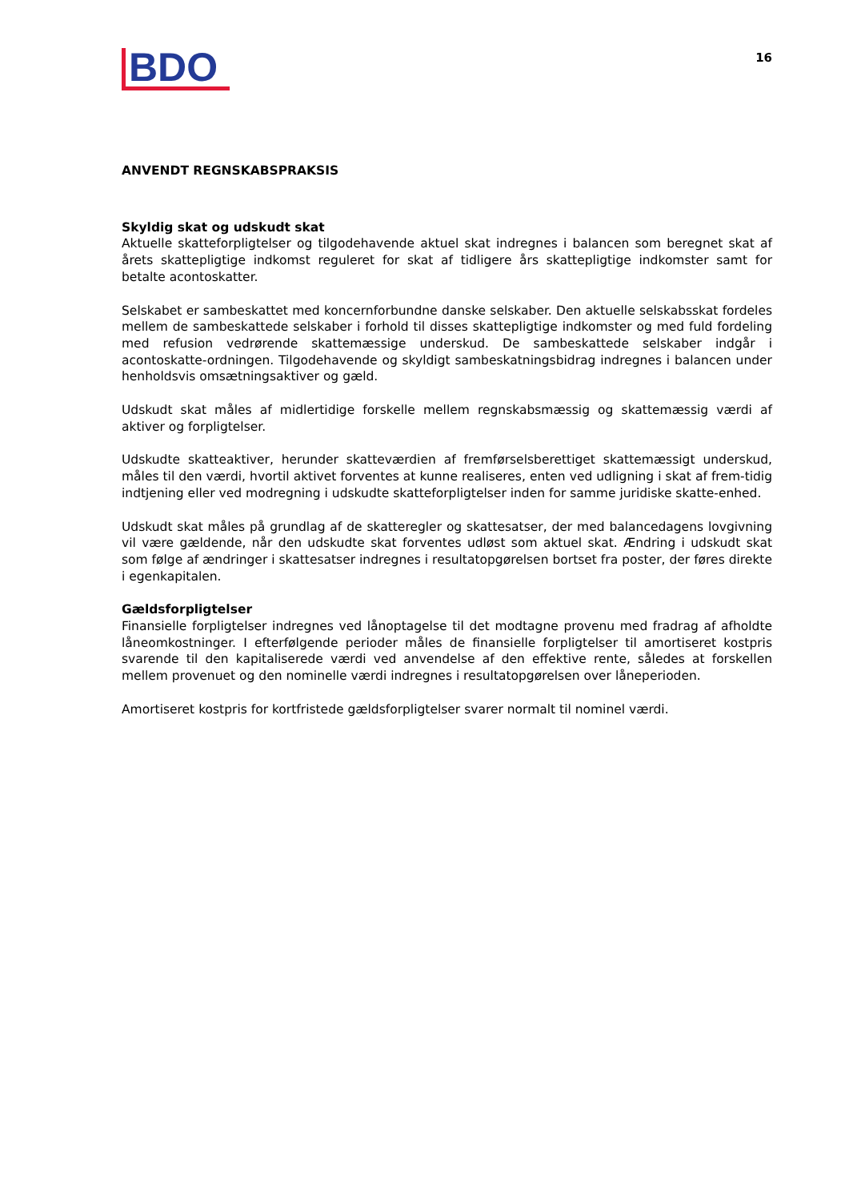BDO
16
ANVENDT REGNSKABSPRAKSIS
Skyldig skat og udskudt skat
Aktuelle skatteforpligtelser og tilgodehavende aktuel skat indregnes i balancen som beregnet skat af årets skattepligtige indkomst reguleret for skat af tidligere års skattepligtige indkomster samt for betalte acontoskatter.
Selskabet er sambeskattet med koncernforbundne danske selskaber. Den aktuelle selskabsskat fordeles mellem de sambeskattede selskaber i forhold til disses skattepligtige indkomster og med fuld fordeling med refusion vedrørende skattemæssige underskud. De sambeskattede selskaber indgår i acontoskatte-ordningen. Tilgodehavende og skyldigt sambeskatningsbidrag indregnes i balancen under henholdsvis omsætningsaktiver og gæld.
Udskudt skat måles af midlertidige forskelle mellem regnskabsmæssig og skattemæssig værdi af aktiver og forpligtelser.
Udskudte skatteaktiver, herunder skatteværdien af fremførselsberettiget skattemæssigt underskud, måles til den værdi, hvortil aktivet forventes at kunne realiseres, enten ved udligning i skat af frem-tidig indtjening eller ved modregning i udskudte skatteforpligtelser inden for samme juridiske skatte-enhed.
Udskudt skat måles på grundlag af de skatteregler og skattesatser, der med balancedagens lovgivning vil være gældende, når den udskudte skat forventes udløst som aktuel skat. Ændring i udskudt skat som følge af ændringer i skattesatser indregnes i resultatopgørelsen bortset fra poster, der føres direkte i egenkapitalen.
Gældsforpligtelser
Finansielle forpligtelser indregnes ved lånoptagelse til det modtagne provenu med fradrag af afholdte låneomkostninger. I efterfølgende perioder måles de finansielle forpligtelser til amortiseret kostpris svarende til den kapitaliserede værdi ved anvendelse af den effektive rente, således at forskellen mellem provenuet og den nominelle værdi indregnes i resultatopgørelsen over låneperioden.
Amortiseret kostpris for kortfristede gældsforpligtelser svarer normalt til nominel værdi.